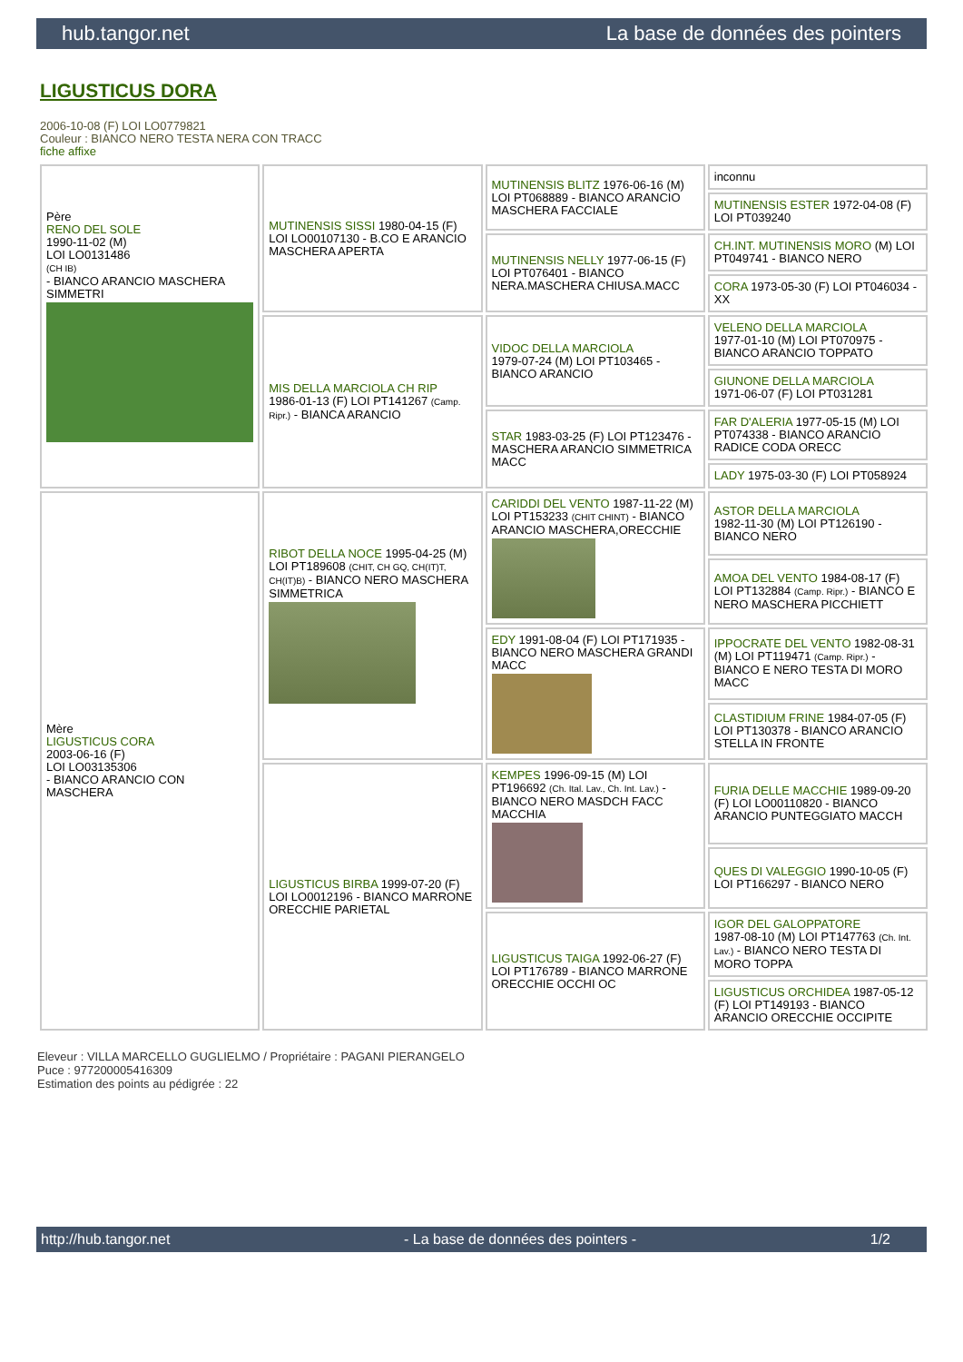hub.tangor.net La base de données des pointers
LIGUSTICUS DORA
2006-10-08 (F) LOI LO0779821
Couleur : BIANCO NERO TESTA NERA CON TRACC
fiche affixe
| Père RENO DEL SOLE 1990-11-02 (M) LOI LO0131486 (CH IB) - BIANCO ARANCIO MASCHERA SIMMETRI | MUTINENSIS SISSI 1980-04-15 (F) LOI LO00107130 - B.CO E ARANCIO MASCHERA APERTA | MUTINENSIS BLITZ 1976-06-16 (M) LOI PT068889 - BIANCO ARANCIO MASCHERA FACCIALE | inconnu |
| | | | MUTINENSIS ESTER 1972-04-08 (F) LOI PT039240 |
| | | MUTINENSIS NELLY 1977-06-15 (F) LOI PT076401 - BIANCO NERA.MASCHERA CHIUSA.MACC | CH.INT. MUTINENSIS MORO (M) LOI PT049741 - BIANCO NERO |
| | | | CORA 1973-05-30 (F) LOI PT046034 - XX |
| | MIS DELLA MARCIOLA CH RIP 1986-01-13 (F) LOI PT141267 (Camp. Ripr.) - BIANCA ARANCIO | VIDOC DELLA MARCIOLA 1979-07-24 (M) LOI PT103465 - BIANCO ARANCIO | VELENO DELLA MARCIOLA 1977-01-10 (M) LOI PT070975 - BIANCO ARANCIO TOPPATO |
| | | | GIUNONE DELLA MARCIOLA 1971-06-07 (F) LOI PT031281 |
| | | STAR 1983-03-25 (F) LOI PT123476 - MASCHERA ARANCIO SIMMETRICA MACC | FAR D'ALERIA 1977-05-15 (M) LOI PT074338 - BIANCO ARANCIO RADICE CODA ORECC |
| | | | LADY 1975-03-30 (F) LOI PT058924 |
| Mère LIGUSTICUS CORA 2003-06-16 (F) LOI LO03135306 - BIANCO ARANCIO CON MASCHERA | RIBOT DELLA NOCE 1995-04-25 (M) LOI PT189608 (CHIT, CH GQ, CH(IT)T, CH(IT)B) - BIANCO NERO MASCHERA SIMMETRICA | CARIDDI DEL VENTO 1987-11-22 (M) LOI PT153233 (CHIT CHINT) - BIANCO ARANCIO MASCHERA,ORECCHIE | ASTOR DELLA MARCIOLA 1982-11-30 (M) LOI PT126190 - BIANCO NERO |
| | | | AMOA DEL VENTO 1984-08-17 (F) LOI PT132884 (Camp. Ripr.) - BIANCO E NERO MASCHERA PICCHIETT |
| | | EDY 1991-08-04 (F) LOI PT171935 - BIANCO NERO MASCHERA GRANDI MACC | IPPOCRATE DEL VENTO 1982-08-31 (M) LOI PT119471 (Camp. Ripr.) - BIANCO E NERO TESTA DI MORO MACC |
| | | | CLASTIDIUM FRINE 1984-07-05 (F) LOI PT130378 - BIANCO ARANCIO STELLA IN FRONTE |
| | LIGUSTICUS BIRBA 1999-07-20 (F) LOI LO0012196 - BIANCO MARRONE ORECCHIE PARIETAL | KEMPES 1996-09-15 (M) LOI PT196692 (Ch. Ital. Lav., Ch. Int. Lav.) - BIANCO NERO MASDCH FACC MACCHIA | FURIA DELLE MACCHIE 1989-09-20 (F) LOI LO00110820 - BIANCO ARANCIO PUNTEGGIATO MACCH |
| | | | QUES DI VALEGGIO 1990-10-05 (F) LOI PT166297 - BIANCO NERO |
| | | LIGUSTICUS TAIGA 1992-06-27 (F) LOI PT176789 - BIANCO MARRONE ORECCHIE OCCHI OC | IGOR DEL GALOPPATORE 1987-08-10 (M) LOI PT147763 (Ch. Int. Lav.) - BIANCO NERO TESTA DI MORO TOPPA |
| | | | LIGUSTICUS ORCHIDEA 1987-05-12 (F) LOI PT149193 - BIANCO ARANCIO ORECCHIE OCCIPITE |
Eleveur : VILLA MARCELLO GUGLIELMO / Propriétaire : PAGANI PIERANGELO
Puce : 977200005416309
Estimation des points au pédigrée : 22
http://hub.tangor.net - La base de données des pointers - 1/2